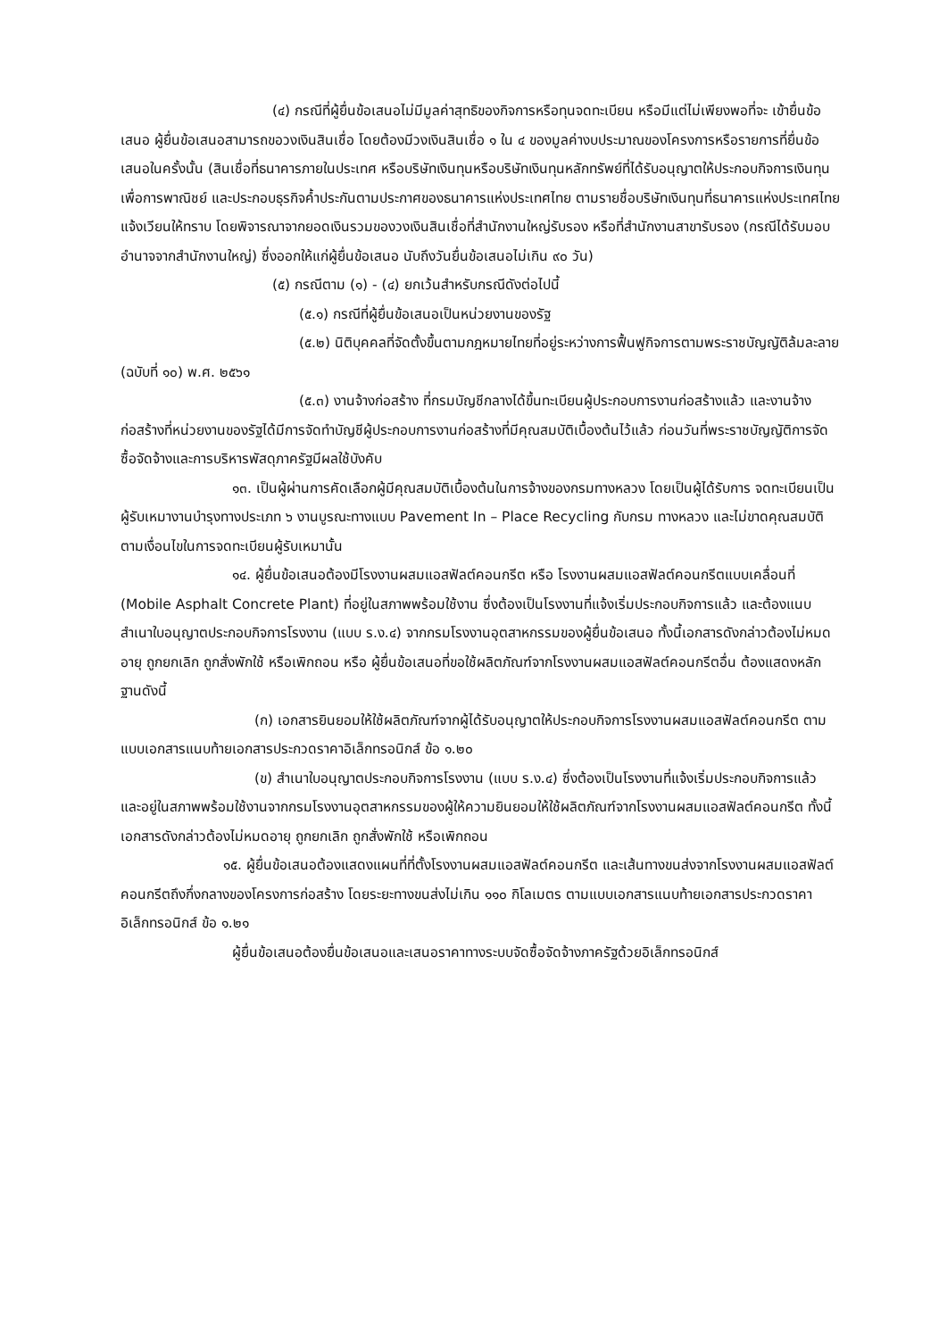(๔) กรณีที่ผู้ยื่นข้อเสนอไม่มีมูลค่าสุทธิของกิจการหรือทุนจดทะเบียน หรือมีแต่ไม่เพียงพอที่จะ เข้ายื่นข้อเสนอ ผู้ยื่นข้อเสนอสามารถขอวงเงินสินเชื่อ โดยต้องมีวงเงินสินเชื่อ ๑ ใน ๔ ของมูลค่างบประมาณของโครงการหรือรายการที่ยื่นข้อเสนอในครั้งนั้น (สินเชื่อที่ธนาคารภายในประเทศ หรือบริษัทเงินทุนหรือบริษัทเงินทุนหลักทรัพย์ที่ได้รับอนุญาตให้ประกอบกิจการเงินทุนเพื่อการพาณิชย์ และประกอบธุรกิจค้ำประกันตามประกาศของธนาคารแห่งประเทศไทย ตามรายชื่อบริษัทเงินทุนที่ธนาคารแห่งประเทศไทยแจ้งเวียนให้ทราบ โดยพิจารณาจากยอดเงินรวมของวงเงินสินเชื่อที่สำนักงานใหญ่รับรอง หรือที่สำนักงานสาขารับรอง (กรณีได้รับมอบอำนาจจากสำนักงานใหญ่) ซึ่งออกให้แก่ผู้ยื่นข้อเสนอ นับถึงวันยื่นข้อเสนอไม่เกิน ๙๐ วัน)
(๕) กรณีตาม (๑) - (๔) ยกเว้นสำหรับกรณีดังต่อไปนี้
(๕.๑) กรณีที่ผู้ยื่นข้อเสนอเป็นหน่วยงานของรัฐ
(๕.๒) นิติบุคคลที่จัดตั้งขึ้นตามกฎหมายไทยที่อยู่ระหว่างการฟื้นฟูกิจการตามพระราชบัญญัติล้มละลาย (ฉบับที่ ๑๐) พ.ศ. ๒๕๖๑
(๕.๓) งานจ้างก่อสร้าง ที่กรมบัญชีกลางได้ขึ้นทะเบียนผู้ประกอบการงานก่อสร้างแล้ว และงานจ้างก่อสร้างที่หน่วยงานของรัฐได้มีการจัดทำบัญชีผู้ประกอบการงานก่อสร้างที่มีคุณสมบัติเบื้องต้นไว้แล้ว ก่อนวันที่พระราชบัญญัติการจัดซื้อจัดจ้างและการบริหารพัสดุภาครัฐมีผลใช้บังคับ
๑๓. เป็นผู้ผ่านการคัดเลือกผู้มีคุณสมบัติเบื้องต้นในการจ้างของกรมทางหลวง โดยเป็นผู้ได้รับการ จดทะเบียนเป็นผู้รับเหมางานบำรุงทางประเภท ๖ งานบูรณะทางแบบ Pavement In – Place Recycling กับกรม ทางหลวง และไม่ขาดคุณสมบัติตามเงื่อนไขในการจดทะเบียนผู้รับเหมานั้น
๑๔. ผู้ยื่นข้อเสนอต้องมีโรงงานผสมแอสฟัลต์คอนกรีต หรือ โรงงานผสมแอสฟัลต์คอนกรีตแบบเคลื่อนที่ (Mobile Asphalt Concrete Plant) ที่อยู่ในสภาพพร้อมใช้งาน ซึ่งต้องเป็นโรงงานที่แจ้งเริ่มประกอบกิจการแล้ว และต้องแนบสำเนาใบอนุญาตประกอบกิจการโรงงาน (แบบ ร.ง.๔) จากกรมโรงงานอุตสาหกรรมของผู้ยื่นข้อเสนอ ทั้งนี้เอกสารดังกล่าวต้องไม่หมดอายุ ถูกยกเลิก ถูกสั่งพักใช้ หรือเพิกถอน หรือ ผู้ยื่นข้อเสนอที่ขอใช้ผลิตภัณฑ์จากโรงงานผสมแอสฟัลต์คอนกรีตอื่น ต้องแสดงหลักฐานดังนี้
(ก) เอกสารยินยอมให้ใช้ผลิตภัณฑ์จากผู้ได้รับอนุญาตให้ประกอบกิจการโรงงานผสมแอสฟัลต์คอนกรีต ตามแบบเอกสารแนบท้ายเอกสารประกวดราคาอิเล็กทรอนิกส์ ข้อ ๑.๒๐
(ข) สำเนาใบอนุญาตประกอบกิจการโรงงาน (แบบ ร.ง.๔) ซึ่งต้องเป็นโรงงานที่แจ้งเริ่มประกอบกิจการแล้ว และอยู่ในสภาพพร้อมใช้งานจากกรมโรงงานอุตสาหกรรมของผู้ให้ความยินยอมให้ใช้ผลิตภัณฑ์จากโรงงานผสมแอสฟัลต์คอนกรีต ทั้งนี้เอกสารดังกล่าวต้องไม่หมดอายุ ถูกยกเลิก ถูกสั่งพักใช้ หรือเพิกถอน
๑๕. ผู้ยื่นข้อเสนอต้องแสดงแผนที่ที่ตั้งโรงงานผสมแอสฟัลต์คอนกรีต และเส้นทางขนส่งจากโรงงานผสมแอสฟัลต์คอนกรีตถึงกึ่งกลางของโครงการก่อสร้าง โดยระยะทางขนส่งไม่เกิน ๑๑๐ กิโลเมตร ตามแบบเอกสารแนบท้ายเอกสารประกวดราคาอิเล็กทรอนิกส์ ข้อ ๑.๒๑
ผู้ยื่นข้อเสนอต้องยื่นข้อเสนอและเสนอราคาทางระบบจัดซื้อจัดจ้างภาครัฐด้วยอิเล็กทรอนิกส์